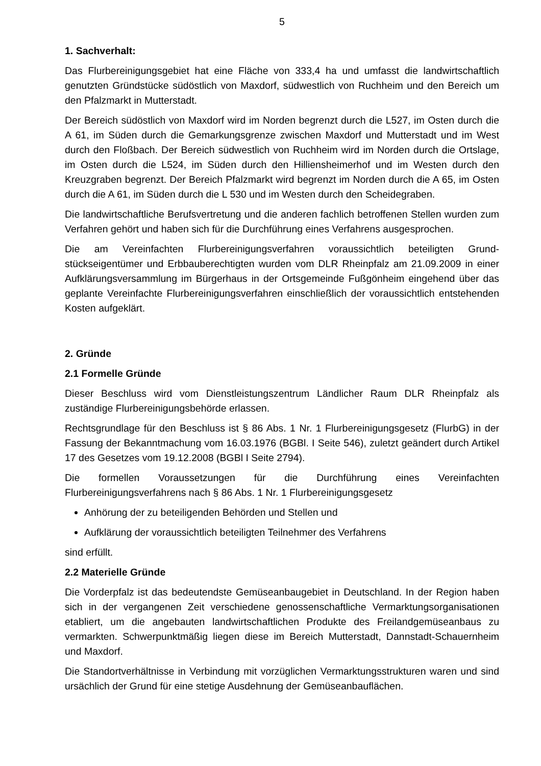5
1. Sachverhalt:
Das Flurbereinigungsgebiet hat eine Fläche von 333,4 ha und umfasst die landwirtschaftlich genutzten Gründstücke südöstlich von Maxdorf, südwestlich von Ruchheim und den Bereich um den Pfalzmarkt in Mutterstadt.
Der Bereich südöstlich von Maxdorf wird im Norden begrenzt durch die L527, im Osten durch die A 61, im Süden durch die Gemarkungsgrenze zwischen Maxdorf und Mutterstadt und im West durch den Floßbach. Der Bereich südwestlich von Ruchheim wird im Norden durch die Ortslage, im Osten durch die L524, im Süden durch den Hilliensheimerhof und im Westen durch den Kreuzgraben begrenzt. Der Bereich Pfalzmarkt wird begrenzt im Norden durch die A 65, im Osten durch die A 61, im Süden durch die L 530 und im Westen durch den Scheidegraben.
Die landwirtschaftliche Berufsvertretung und die anderen fachlich betroffenen Stellen wurden zum Verfahren gehört und haben sich für die Durchführung eines Verfahrens ausgesprochen.
Die am Vereinfachten Flurbereinigungsverfahren voraussichtlich beteiligten Grund-stückseigentümer und Erbbauberechtigten wurden vom DLR Rheinpfalz am 21.09.2009 in einer Aufklärungsversammlung im Bürgerhaus in der Ortsgemeinde Fußgönheim eingehend über das geplante Vereinfachte Flurbereinigungsverfahren einschließlich der voraussichtlich entstehenden Kosten aufgeklärt.
2. Gründe
2.1 Formelle Gründe
Dieser Beschluss wird vom Dienstleistungszentrum Ländlicher Raum DLR Rheinpfalz als zuständige Flurbereinigungsbehörde erlassen.
Rechtsgrundlage für den Beschluss ist § 86 Abs. 1 Nr. 1 Flurbereinigungsgesetz (FlurbG) in der Fassung der Bekanntmachung vom 16.03.1976 (BGBl. I Seite 546), zuletzt geändert durch Artikel 17 des Gesetzes vom 19.12.2008 (BGBl I Seite 2794).
Die formellen Voraussetzungen für die Durchführung eines Vereinfachten Flurbereinigungsverfahrens nach § 86 Abs. 1 Nr. 1 Flurbereinigungsgesetz
Anhörung der zu beteiligenden Behörden und Stellen und
Aufklärung der voraussichtlich beteiligten Teilnehmer des Verfahrens
sind erfüllt.
2.2 Materielle Gründe
Die Vorderpfalz ist das bedeutendste Gemüseanbaugebiet in Deutschland. In der Region haben sich in der vergangenen Zeit verschiedene genossenschaftliche Vermarktungsorganisationen etabliert, um die angebauten landwirtschaftlichen Produkte des Freilandgemüseanbaus zu vermarkten. Schwerpunktmäßig liegen diese im Bereich Mutterstadt, Dannstadt-Schauernheim und Maxdorf.
Die Standortverhältnisse in Verbindung mit vorzüglichen Vermarktungsstrukturen waren und sind ursächlich der Grund für eine stetige Ausdehnung der Gemüseanbauflächen.